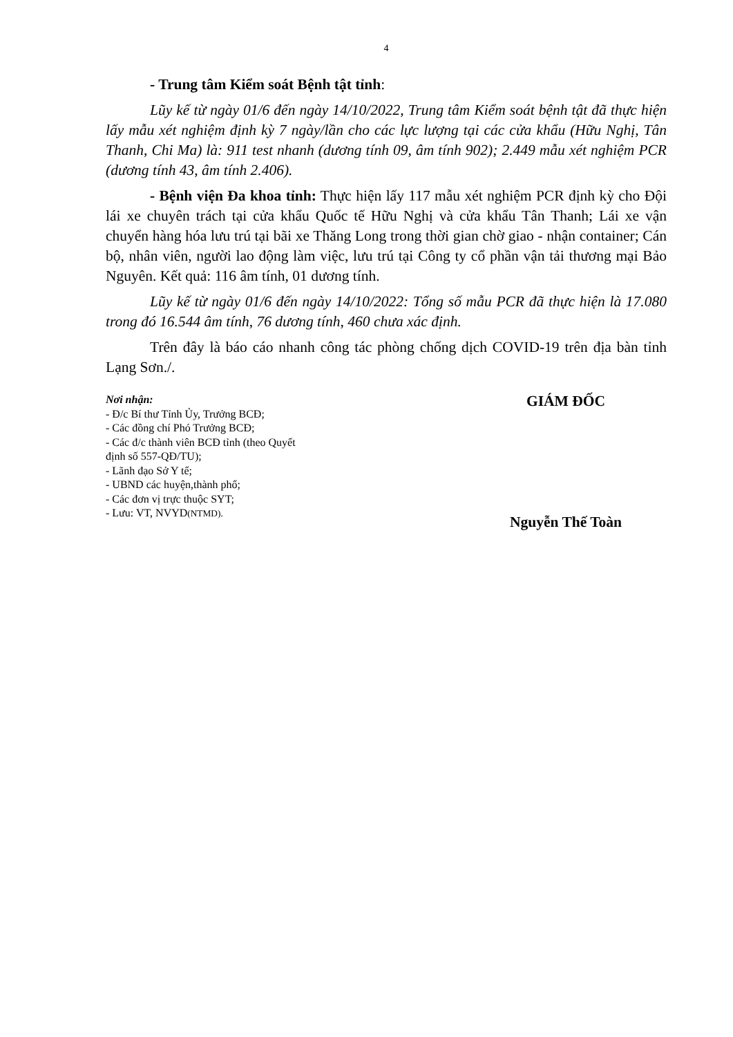4
- Trung tâm Kiểm soát Bệnh tật tỉnh:
Lũy kế từ ngày 01/6 đến ngày 14/10/2022, Trung tâm Kiểm soát bệnh tật đã thực hiện lấy mẫu xét nghiệm định kỳ 7 ngày/lần cho các lực lượng tại các cửa khẩu (Hữu Nghị, Tân Thanh, Chi Ma) là: 911 test nhanh (dương tính 09, âm tính 902); 2.449 mẫu xét nghiệm PCR (dương tính 43, âm tính 2.406).
- Bệnh viện Đa khoa tỉnh: Thực hiện lấy 117 mẫu xét nghiệm PCR định kỳ cho Đội lái xe chuyên trách tại cửa khẩu Quốc tế Hữu Nghị và cửa khẩu Tân Thanh; Lái xe vận chuyển hàng hóa lưu trú tại bãi xe Thăng Long trong thời gian chờ giao - nhận container; Cán bộ, nhân viên, người lao động làm việc, lưu trú tại Công ty cổ phần vận tải thương mại Bảo Nguyên. Kết quả: 116 âm tính, 01 dương tính.
Lũy kế từ ngày 01/6 đến ngày 14/10/2022: Tổng số mẫu PCR đã thực hiện là 17.080 trong đó 16.544 âm tính, 76 dương tính, 460 chưa xác định.
Trên đây là báo cáo nhanh công tác phòng chống dịch COVID-19 trên địa bàn tỉnh Lạng Sơn./.
Nơi nhận:
- Đ/c Bí thư Tỉnh Ủy, Trưởng BCĐ;
- Các đồng chí Phó Trưởng BCĐ;
- Các đ/c thành viên BCĐ tỉnh (theo Quyết
định số 557-QĐ/TU);
- Lãnh đạo Sở Y tế;
- UBND các huyện,thành phố;
- Các đơn vị trực thuộc SYT;
- Lưu: VT, NVYD(NTMD).
GIÁM ĐỐC
Nguyễn Thế Toàn